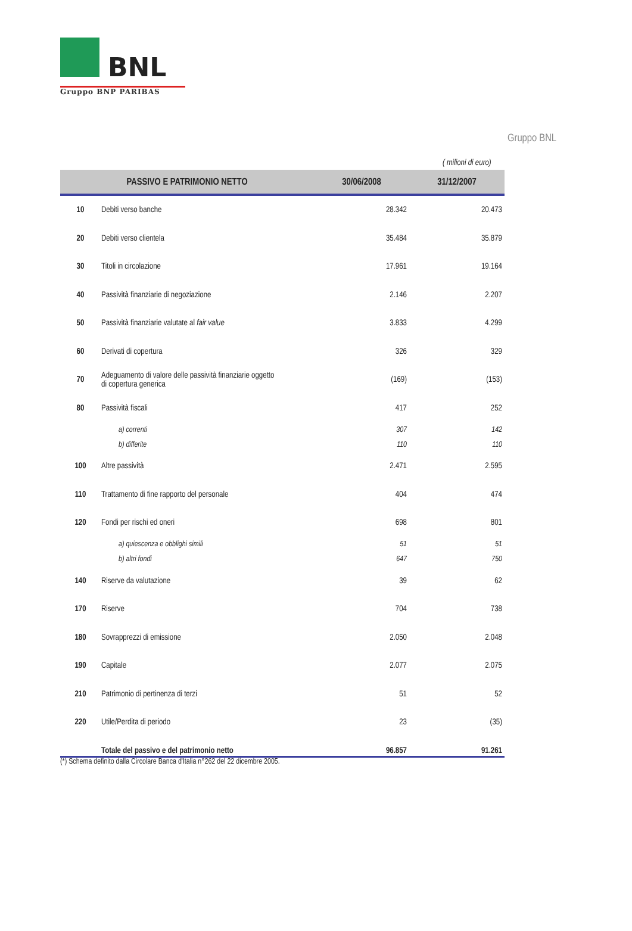BNL
Gruppo BNP PARIBAS
Gruppo BNL
( milioni di euro)
| PASSIVO E PATRIMONIO NETTO | | 30/06/2008 | 31/12/2007 |
| --- | --- | --- | --- |
| 10 | Debiti verso banche | 28.342 | 20.473 |
| 20 | Debiti verso clientela | 35.484 | 35.879 |
| 30 | Titoli in circolazione | 17.961 | 19.164 |
| 40 | Passività finanziarie di negoziazione | 2.146 | 2.207 |
| 50 | Passività finanziarie valutate al fair value | 3.833 | 4.299 |
| 60 | Derivati di copertura | 326 | 329 |
| 70 | Adeguamento di valore delle passività finanziarie oggetto di copertura generica | (169) | (153) |
| 80 | Passività fiscali | 417 | 252 |
| | a) correnti | 307 | 142 |
| | b) differite | 110 | 110 |
| 100 | Altre passività | 2.471 | 2.595 |
| 110 | Trattamento di fine rapporto del personale | 404 | 474 |
| 120 | Fondi per rischi ed oneri | 698 | 801 |
| | a) quiescenza e obblighi simili | 51 | 51 |
| | b) altri fondi | 647 | 750 |
| 140 | Riserve da valutazione | 39 | 62 |
| 170 | Riserve | 704 | 738 |
| 180 | Sovrapprezzi di emissione | 2.050 | 2.048 |
| 190 | Capitale | 2.077 | 2.075 |
| 210 | Patrimonio di pertinenza di terzi | 51 | 52 |
| 220 | Utile/Perdita di periodo | 23 | (35) |
| | Totale del passivo e del patrimonio netto | 96.857 | 91.261 |
(*) Schema definito dalla Circolare Banca d'Italia n°262 del 22 dicembre 2005.